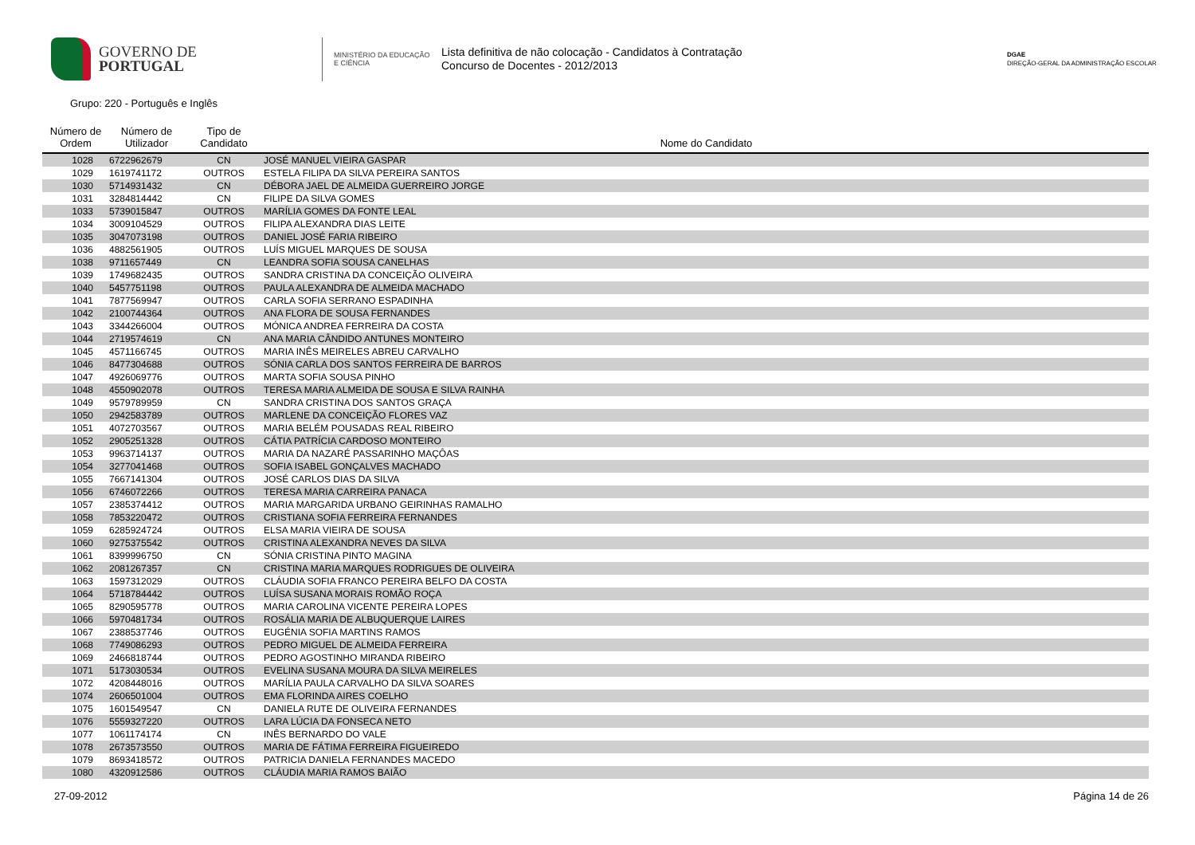GOVERNO DE
PORTUGAL
MINISTÉRIO DA EDUCAÇÃO
E CIÊNCIA
Lista definitiva de não colocação - Candidatos à Contratação
Concurso de Docentes - 2012/2013
DGAE
DIREÇÃO-GERAL DA ADMINISTRAÇÃO ESCOLAR
Grupo: 220 - Português e Inglês
| Número de Ordem | Número de Utilizador | Tipo de Candidato | Nome do Candidato |
| --- | --- | --- | --- |
| 1028 | 6722962679 | CN | JOSÉ MANUEL VIEIRA GASPAR |
| 1029 | 1619741172 | OUTROS | ESTELA FILIPA DA SILVA PEREIRA SANTOS |
| 1030 | 5714931432 | CN | DÉBORA JAEL DE ALMEIDA GUERREIRO JORGE |
| 1031 | 3284814442 | CN | FILIPE DA SILVA GOMES |
| 1033 | 5739015847 | OUTROS | MARÍLIA GOMES DA FONTE LEAL |
| 1034 | 3009104529 | OUTROS | FILIPA ALEXANDRA DIAS LEITE |
| 1035 | 3047073198 | OUTROS | DANIEL JOSÉ FARIA RIBEIRO |
| 1036 | 4882561905 | OUTROS | LUÍS MIGUEL MARQUES DE SOUSA |
| 1038 | 9711657449 | CN | LEANDRA SOFIA SOUSA CANELHAS |
| 1039 | 1749682435 | OUTROS | SANDRA CRISTINA DA CONCEIÇÃO OLIVEIRA |
| 1040 | 5457751198 | OUTROS | PAULA ALEXANDRA DE ALMEIDA MACHADO |
| 1041 | 7877569947 | OUTROS | CARLA SOFIA SERRANO ESPADINHA |
| 1042 | 2100744364 | OUTROS | ANA FLORA DE SOUSA FERNANDES |
| 1043 | 3344266004 | OUTROS | MÓNICA ANDREA FERREIRA DA COSTA |
| 1044 | 2719574619 | CN | ANA MARIA CÂNDIDO ANTUNES MONTEIRO |
| 1045 | 4571166745 | OUTROS | MARIA INÊS MEIRELES ABREU CARVALHO |
| 1046 | 8477304688 | OUTROS | SÓNIA CARLA DOS SANTOS FERREIRA DE BARROS |
| 1047 | 4926069776 | OUTROS | MARTA SOFIA SOUSA PINHO |
| 1048 | 4550902078 | OUTROS | TERESA MARIA ALMEIDA DE SOUSA E SILVA RAINHA |
| 1049 | 9579789959 | CN | SANDRA CRISTINA DOS SANTOS GRAÇA |
| 1050 | 2942583789 | OUTROS | MARLENE DA CONCEIÇÃO FLORES VAZ |
| 1051 | 4072703567 | OUTROS | MARIA BELÉM POUSADAS REAL RIBEIRO |
| 1052 | 2905251328 | OUTROS | CÁTIA PATRÍCIA CARDOSO MONTEIRO |
| 1053 | 9963714137 | OUTROS | MARIA DA NAZARÉ PASSARINHO MAÇÔAS |
| 1054 | 3277041468 | OUTROS | SOFIA ISABEL GONÇALVES MACHADO |
| 1055 | 7667141304 | OUTROS | JOSÉ CARLOS DIAS DA SILVA |
| 1056 | 6746072266 | OUTROS | TERESA MARIA CARREIRA PANACA |
| 1057 | 2385374412 | OUTROS | MARIA MARGARIDA URBANO GEIRINHAS RAMALHO |
| 1058 | 7853220472 | OUTROS | CRISTIANA SOFIA FERREIRA FERNANDES |
| 1059 | 6285924724 | OUTROS | ELSA MARIA VIEIRA DE SOUSA |
| 1060 | 9275375542 | OUTROS | CRISTINA ALEXANDRA NEVES DA SILVA |
| 1061 | 8399996750 | CN | SÓNIA CRISTINA PINTO MAGINA |
| 1062 | 2081267357 | CN | CRISTINA MARIA MARQUES RODRIGUES DE OLIVEIRA |
| 1063 | 1597312029 | OUTROS | CLÁUDIA SOFIA FRANCO PEREIRA BELFO DA COSTA |
| 1064 | 5718784442 | OUTROS | LUÍSA SUSANA MORAIS ROMÃO ROÇA |
| 1065 | 8290595778 | OUTROS | MARIA CAROLINA VICENTE PEREIRA LOPES |
| 1066 | 5970481734 | OUTROS | ROSÁLIA MARIA DE ALBUQUERQUE LAIRES |
| 1067 | 2388537746 | OUTROS | EUGÉNIA SOFIA MARTINS RAMOS |
| 1068 | 7749086293 | OUTROS | PEDRO MIGUEL DE ALMEIDA FERREIRA |
| 1069 | 2466818744 | OUTROS | PEDRO AGOSTINHO MIRANDA RIBEIRO |
| 1071 | 5173030534 | OUTROS | EVELINA SUSANA MOURA DA SILVA MEIRELES |
| 1072 | 4208448016 | OUTROS | MARÍLIA PAULA CARVALHO DA SILVA SOARES |
| 1074 | 2606501004 | OUTROS | EMA FLORINDA AIRES COELHO |
| 1075 | 1601549547 | CN | DANIELA RUTE DE OLIVEIRA FERNANDES |
| 1076 | 5559327220 | OUTROS | LARA LÚCIA DA FONSECA NETO |
| 1077 | 1061174174 | CN | INÊS BERNARDO DO VALE |
| 1078 | 2673573550 | OUTROS | MARIA DE FÁTIMA FERREIRA FIGUEIREDO |
| 1079 | 8693418572 | OUTROS | PATRICIA DANIELA FERNANDES MACEDO |
| 1080 | 4320912586 | OUTROS | CLÁUDIA MARIA RAMOS BAIÃO |
27-09-2012 Página 14 de 26